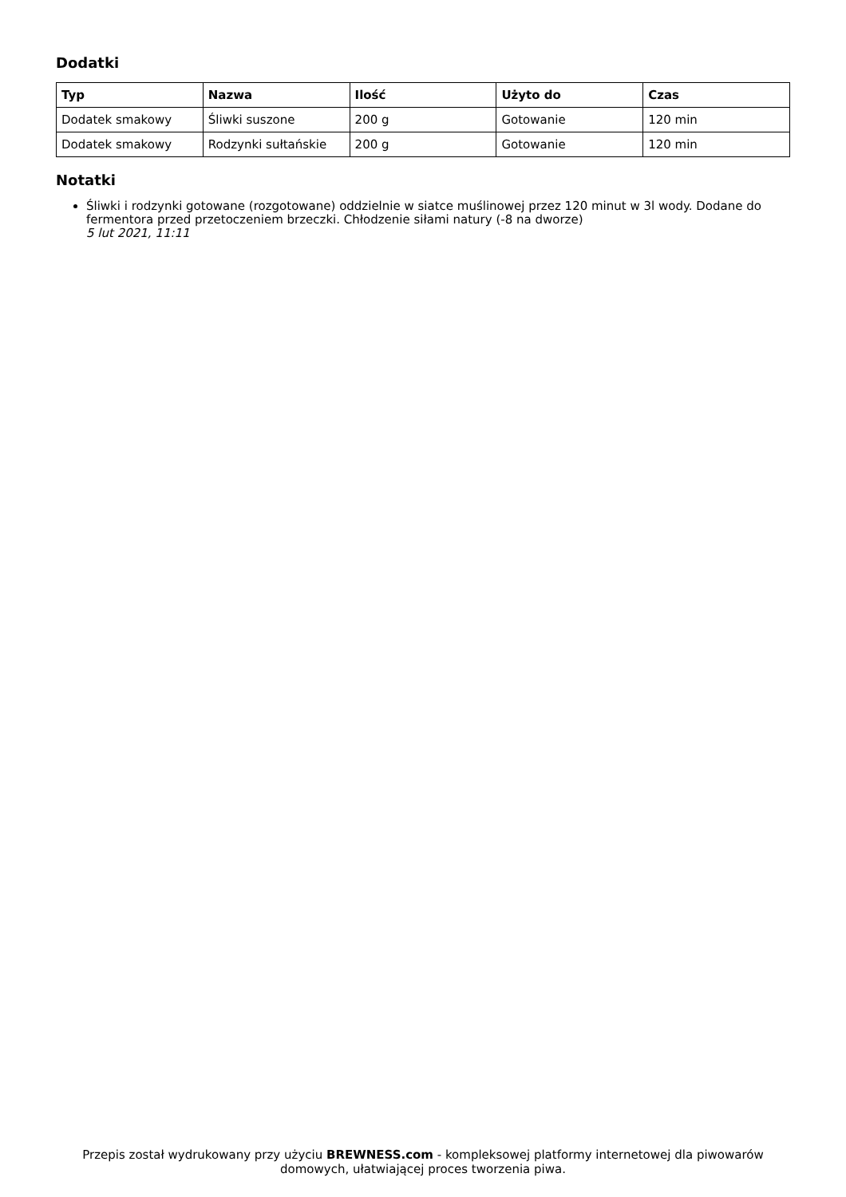Dodatki
| Typ | Nazwa | Ilość | Użyto do | Czas |
| --- | --- | --- | --- | --- |
| Dodatek smakowy | Śliwki suszone | 200 g | Gotowanie | 120 min |
| Dodatek smakowy | Rodzynki sułtańskie | 200 g | Gotowanie | 120 min |
Notatki
Śliwki i rodzynki gotowane (rozgotowane) oddzielnie w siatce muślinowej przez 120 minut w 3l wody. Dodane do fermentora przed przetoczeniem brzeczki. Chłodzenie siłami natury (-8 na dworze)
5 lut 2021, 11:11
Przepis został wydrukowany przy użyciu BREWNESS.com - kompleksowej platformy internetowej dla piwowarów domowych, ułatwiającej proces tworzenia piwa.